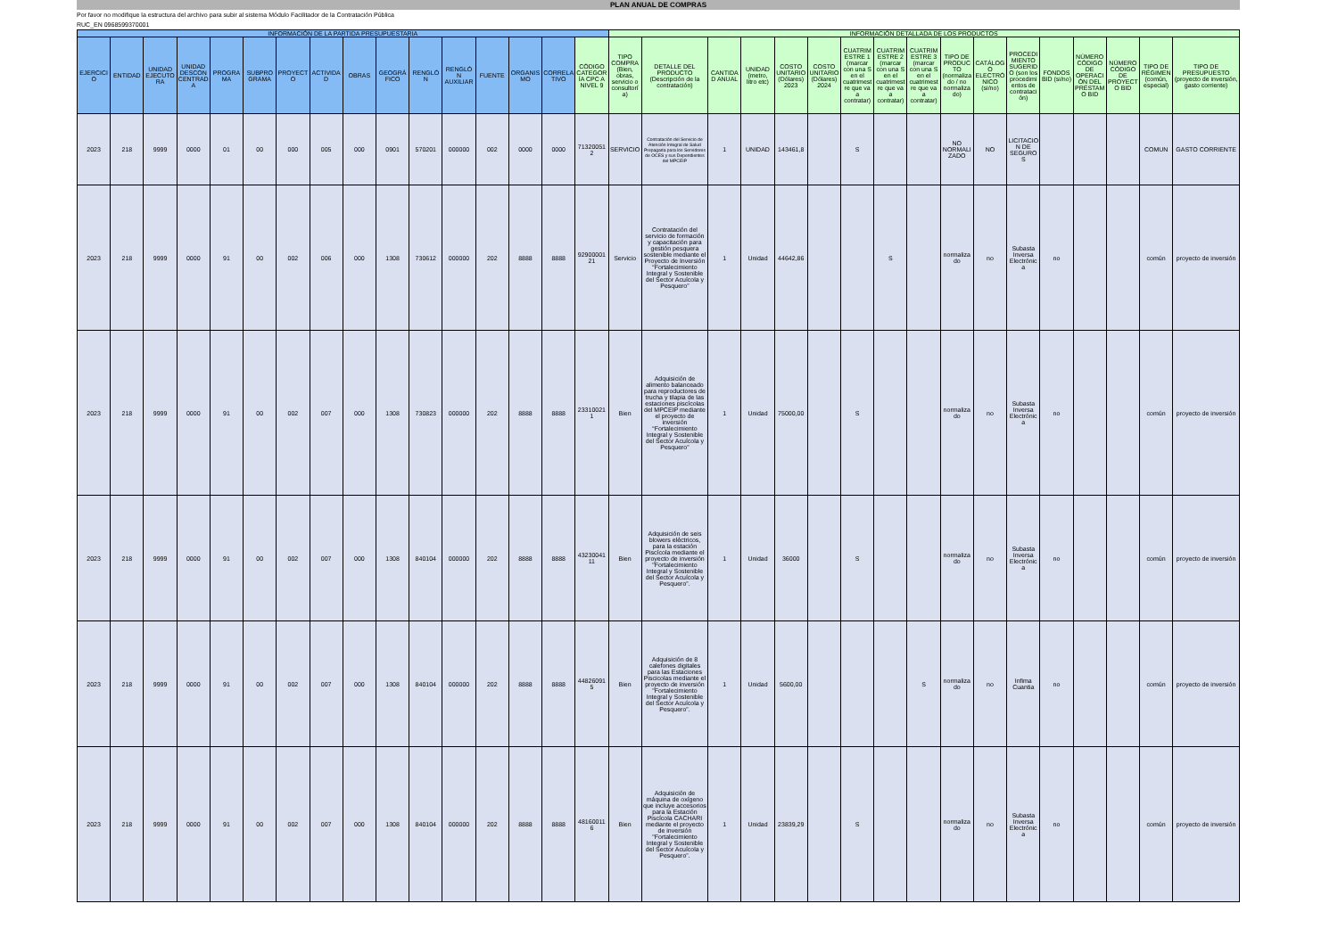PLAN ANUAL DE COMPRAS
Por favor no modifique la estructura del archivo para subir al sistema Módulo Facilitador de la Contratación Pública
RUC_EN 0968599370001
| INFORMACIÓN DE LA PARTIDA PRESUPUESTARIA | | | | | | | | | | | | | | | | INFORMACIÓN DETALLADA DE LOS PRODUCTOS | | | | | | | | | | | | | | | | |
| --- | --- | --- | --- | --- | --- | --- | --- | --- | --- | --- | --- | --- | --- | --- | --- | --- | --- | --- | --- | --- | --- | --- | --- | --- | --- | --- | --- | --- | --- | --- | --- | --- |
| EJERCICIO | ENTIDAD | UNIDAD EJECUTORA | UNIDAD DESCONCENTRADA | PROGRAMA | SUBPROGRAMA | PROYECTO | ACTIVIDAD | OBRAS | GEOGRÁFICO | RENGLÓN | RENGLÓN AUXILIAR | FUENTE | ORGANISMO | CORRELATIVO | CÓDIGO CATEGORÍA CPC A NIVEL 9 | TIPO COMPRA (Bien, obras, servicio o consultoría) | DETALLE DEL PRODUCTO (Descripción de la contratación) | CANTIDAD ANUAL | UNIDAD (metro, litro etc) | COSTO UNITARIO (Dólares) 2023 | COSTO UNITARIO (Dólares) 2024 | CUATRIMESTRE 1 (marcar con una S en el cuatrimestre que va a contratar) | CUATRIMESTRE 2 (marcar con una S en el cuatrimestre que va a contratar) | CUATRIMESTRE 3 (marcar con una S en el cuatrimestre que va a contratar) | TIPO DE PRODUCTO (normalizado / no normalizado) | CATÁLOGO ELECTRÓNICO (si/no) | PROCEDIMIENTO SUGERIDO (son los procedimientos de contratación) | FONDOS BID (si/no) | NÚMERO CÓDIGO DE OPERACIÓN DEL PRÉSTAMO BID | NÚMERO CÓDIGO DE PROYECTO BID | TIPO DE RÉGIMEN (común, especial) | TIPO DE PRESUPUESTO (proyecto de inversión, gasto corriente) |
| 2023 | 218 | 9999 | 0000 | 01 | 00 | 000 | 005 | 000 | 0901 | 570201 | 000000 | 002 | 0000 | 0000 | 713200512 | SERVICIO | Contratación del Servicio de Atención Integral de Salud Prepagada para los Servidores de OCES y sus Dependientes del MPCEIP | 1 | UNIDAD | 143461,8 | | S | | | NO NORMALIZADO | NO | LICITACION DE SEGUROS | | | | COMUN | GASTO CORRIENTE |
| 2023 | 218 | 9999 | 0000 | 91 | 00 | 002 | 006 | 000 | 1308 | 730612 | 000000 | 202 | 8888 | 8888 | 9290000121 | Servicio | Contratación del servicio de formación y capacitación para gestión pesquera sostenible mediante el Proyecto de Inversión “Fortalecimiento Integral y Sostenible del Sector Acuícola y Pesquero” | 1 | Unidad | 44642,86 | | | S | | normalizado | no | Subasta Inversa Electrónica | no | | | común | proyecto de inversión |
| 2023 | 218 | 9999 | 0000 | 91 | 00 | 002 | 007 | 000 | 1308 | 730823 | 000000 | 202 | 8888 | 8888 | 233100211 | Bien | Adquisición de alimento balanceado para reproductores de trucha y tilapia de las estaciones piscícolas del MPCEIP mediante el proyecto de inversión “Fortalecimiento Integral y Sostenible del Sector Acuícola y Pesquero” | 1 | Unidad | 75000,00 | | S | | | normalizado | no | Subasta Inversa Electrónica | no | | | común | proyecto de inversión |
| 2023 | 218 | 9999 | 0000 | 91 | 00 | 002 | 007 | 000 | 1308 | 840104 | 000000 | 202 | 8888 | 8888 | 4323004111 | Bien | Adquisición de seis blowers eléctricos, para la estación Piscícola mediante el proyecto de inversión "Fortalecimiento Integral y Sostenible del Sector Acuícola y Pesquero”. | 1 | Unidad | 36000 | | S | | | normalizado | no | Subasta Inversa Electrónica | no | | | común | proyecto de inversión |
| 2023 | 218 | 9999 | 0000 | 91 | 00 | 002 | 007 | 000 | 1308 | 840104 | 000000 | 202 | 8888 | 8888 | 448260915 | Bien | Adquisición de 8 calefones digitales para las Estaciones Piscicolas mediante el proyecto de inversión "Fortalecimiento Integral y Sostenible del Sector Acuícola y Pesquero”. | 1 | Unidad | 5600,00 | | | | S | normalizado | no | Infima Cuantia | no | | | común | proyecto de inversión |
| 2023 | 218 | 9999 | 0000 | 91 | 00 | 002 | 007 | 000 | 1308 | 840104 | 000000 | 202 | 8888 | 8888 | 481600116 | Bien | Adquisición de máquina de oxígeno que incluye accesorios para la Estación Piscícola CACHARI mediante el proyecto de inversión "Fortalecimiento Integral y Sostenible del Sector Acuícola y Pesquero”. | 1 | Unidad | 23839,29 | | S | | | normalizado | no | Subasta Inversa Electrónica | no | | | común | proyecto de inversión |